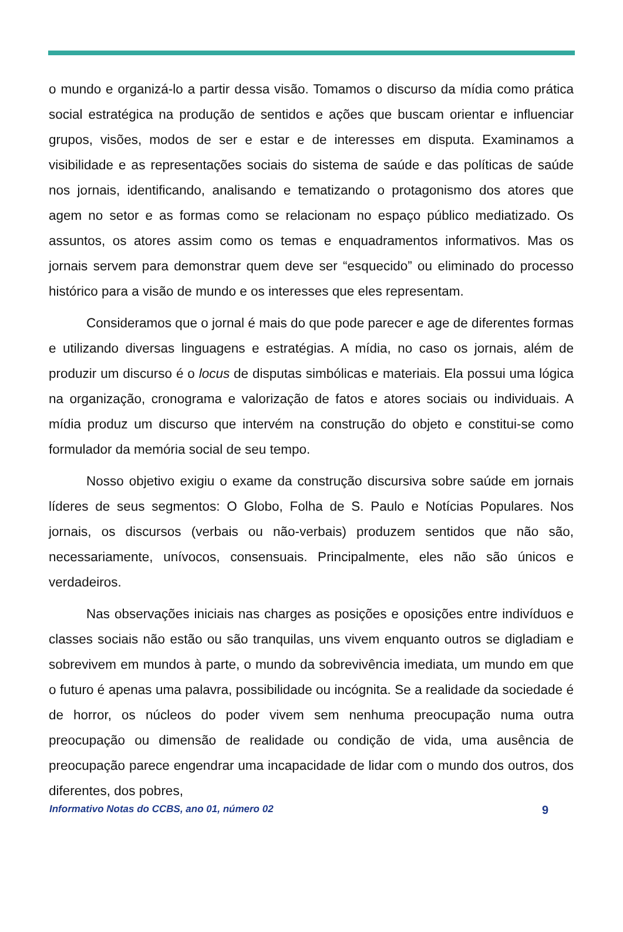o mundo e organizá-lo a partir dessa visão. Tomamos o discurso da mídia como prática social estratégica na produção de sentidos e ações que buscam orientar e influenciar grupos, visões, modos de ser e estar e de interesses em disputa. Examinamos a visibilidade e as representações sociais do sistema de saúde e das políticas de saúde nos jornais, identificando, analisando e tematizando o protagonismo dos atores que agem no setor e as formas como se relacionam no espaço público mediatizado. Os assuntos, os atores assim como os temas e enquadramentos informativos. Mas os jornais servem para demonstrar quem deve ser “esquecido” ou eliminado do processo histórico para a visão de mundo e os interesses que eles representam.
Consideramos que o jornal é mais do que pode parecer e age de diferentes formas e utilizando diversas linguagens e estratégias. A mídia, no caso os jornais, além de produzir um discurso é o locus de disputas simbólicas e materiais. Ela possui uma lógica na organização, cronograma e valorização de fatos e atores sociais ou individuais. A mídia produz um discurso que intervém na construção do objeto e constitui-se como formulador da memória social de seu tempo.
Nosso objetivo exigiu o exame da construção discursiva sobre saúde em jornais líderes de seus segmentos: O Globo, Folha de S. Paulo e Notícias Populares. Nos jornais, os discursos (verbais ou não-verbais) produzem sentidos que não são, necessariamente, unívocos, consensuais. Principalmente, eles não são únicos e verdadeiros.
Nas observações iniciais nas charges as posições e oposições entre indivíduos e classes sociais não estão ou são tranquilas, uns vivem enquanto outros se digladiam e sobrevivem em mundos à parte, o mundo da sobrevivência imediata, um mundo em que o futuro é apenas uma palavra, possibilidade ou incógnita. Se a realidade da sociedade é de horror, os núcleos do poder vivem sem nenhuma preocupação numa outra preocupação ou dimensão de realidade ou condição de vida, uma ausência de preocupação parece engendrar uma incapacidade de lidar com o mundo dos outros, dos diferentes, dos pobres,
Informativo Notas do CCBS, ano 01, número 02 9